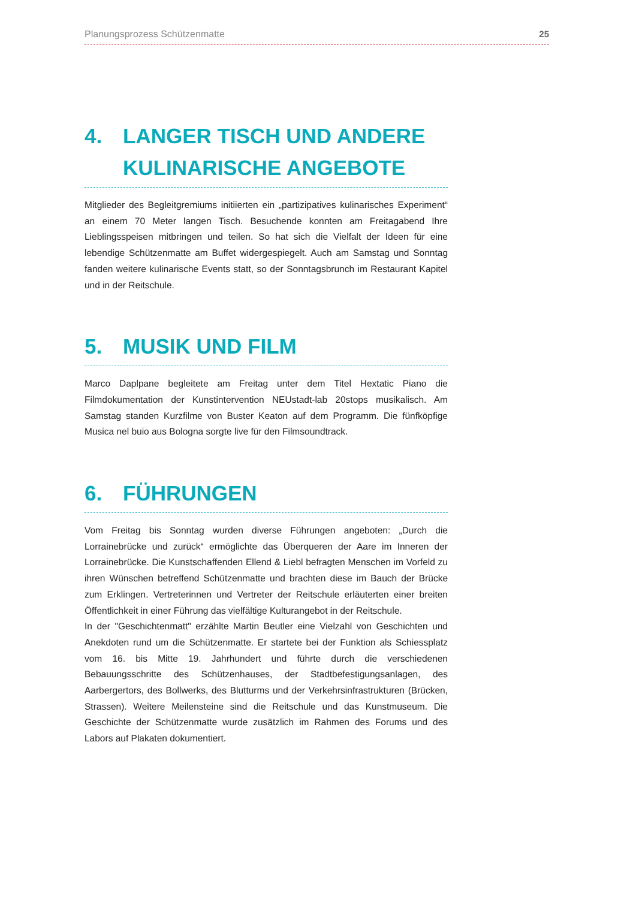Planungsprozess Schützenmatte 25
4. LANGER TISCH UND ANDERE KULINARISCHE ANGEBOTE
Mitglieder des Begleitgremiums initiierten ein „partizipatives kulinarisches Experiment“ an einem 70 Meter langen Tisch. Besuchende konnten am Freitagabend Ihre Lieblingsspeisen mitbringen und teilen. So hat sich die Vielfalt der Ideen für eine lebendige Schützenmatte am Buffet widergespiegelt. Auch am Samstag und Sonntag fanden weitere kulinarische Events statt, so der Sonntagsbrunch im Restaurant Kapitel und in der Reitschule.
5. MUSIK UND FILM
Marco Daplpane begleitete am Freitag unter dem Titel Hextatic Piano die Filmdokumentation der Kunstintervention NEUstadt-lab 20stops musikalisch. Am Samstag standen Kurzfilme von Buster Keaton auf dem Programm. Die fünfköpfige Musica nel buio aus Bologna sorgte live für den Filmsoundtrack.
6. FÜHRUNGEN
Vom Freitag bis Sonntag wurden diverse Führungen angeboten: „Durch die Lorrainebrücke und zurück“ ermöglichte das Überqueren der Aare im Inneren der Lorrainebrücke. Die Kunstschaffenden Ellend & Liebl befragten Menschen im Vorfeld zu ihren Wünschen betreffend Schützenmatte und brachten diese im Bauch der Brücke zum Erklingen. Vertreterinnen und Vertreter der Reitschule erläuterten einer breiten Öffentlichkeit in einer Führung das vielfältige Kulturangebot in der Reitschule.
In der "Geschichtenmatt" erzählte Martin Beutler eine Vielzahl von Geschichten und Anekdoten rund um die Schützenmatte. Er startete bei der Funktion als Schiessplatz vom 16. bis Mitte 19. Jahrhundert und führte durch die verschiedenen Bebauungsschritte des Schützenhauses, der Stadtbefestigungsanlagen, des Aarbergertors, des Bollwerks, des Blutturms und der Verkehrsinfrastrukturen (Brücken, Strassen). Weitere Meilensteine sind die Reitschule und das Kunstmuseum. Die Geschichte der Schützenmatte wurde zusätzlich im Rahmen des Forums und des Labors auf Plakaten dokumentiert.